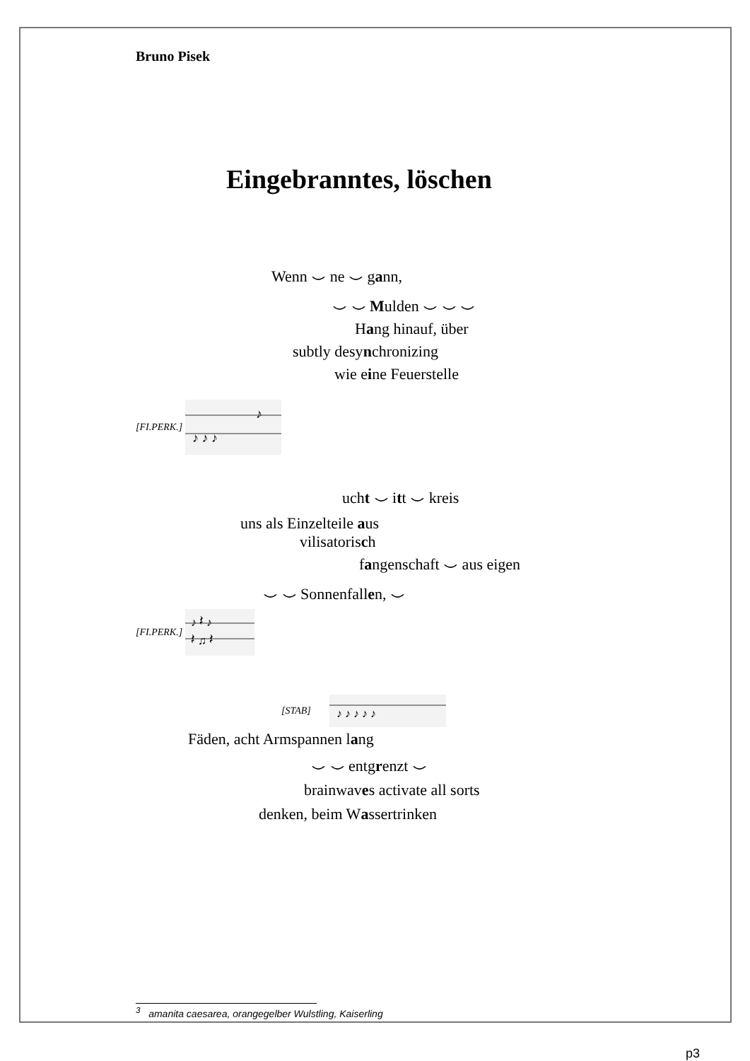Bruno Pisek
Eingebranntes, löschen
Wenn ⌣ ne ⌣ gann,
⌣ ⌣ Mulden ⌣ ⌣ ⌣
Hang hinauf, über
subtly desynchronizing
wie eine Feuerstelle
[FI.PERK.]
♪
♪ ♪ ♪
ucht ⌣ itt ⌣ kreis
uns als Einzelteile aus
vilisatorisch
fangenschaft ⌣ aus eigen
⌣ ⌣ Sonnenfallen, ⌣
[FI.PERK.]
♪ 𝄽 ♪
𝄽 ♫ 𝄽
[STAB]
♪ ♪ ♪ ♪ ♪
Fäden, acht Armspannen lang
⌣ ⌣ entgrenzt ⌣
brainwaves activate all sorts
denken, beim Wassertrinken
<sup>3</sup> amanita caesarea, orangegelber Wulstling, Kaiserling
p3